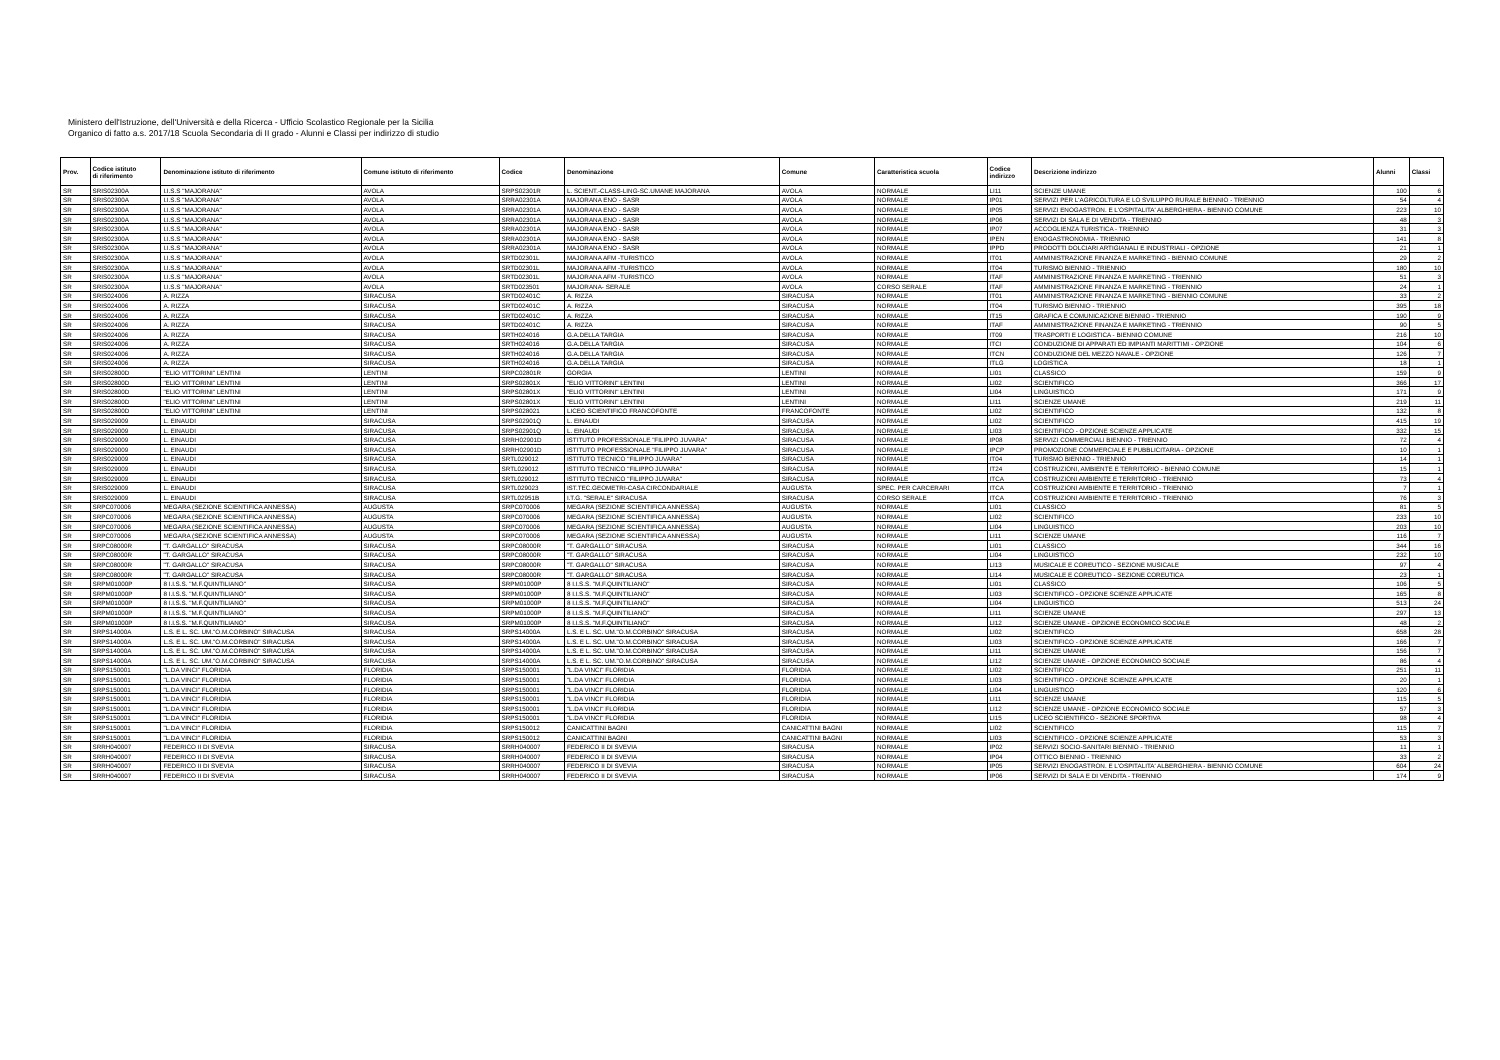Ministero dell'Istruzione, dell'Università e della Ricerca - Ufficio Scolastico Regionale per la Sicilia
Organico di fatto a.s. 2017/18 Scuola Secondaria di II grado - Alunni e Classi per indirizzo di studio
| Prov. | Codice istituto di riferimento | Denominazione istituto di riferimento | Comune istituto di riferimento | Codice | Denominazione | Comune | Caratteristica scuola | Codice indirizzo | Descrizione indirizzo | Alunni | Classi |
| --- | --- | --- | --- | --- | --- | --- | --- | --- | --- | --- | --- |
| SR | SRIS02300A | I.I.S.S "MAJORANA" | AVOLA | SRPS02301R | L. SCIENT.-CLASS-LING-SC.UMANE MAJORANA | AVOLA | NORMALE | LI11 | SCIENZE UMANE | 100 | 6 |
| SR | SRIS02300A | I.I.S.S "MAJORANA" | AVOLA | SRRA02301A | MAJORANA ENO - SASR | AVOLA | NORMALE | IP01 | SERVIZI PER L'AGRICOLTURA E LO SVILUPPO RURALE BIENNIO - TRIENNIO | 54 | 4 |
| SR | SRIS02300A | I.I.S.S "MAJORANA" | AVOLA | SRRA02301A | MAJORANA ENO - SASR | AVOLA | NORMALE | IP05 | SERVIZI ENOGASTRON. E L'OSPITALITA' ALBERGHIERA - BIENNIO COMUNE | 223 | 10 |
| SR | SRIS02300A | I.I.S.S "MAJORANA" | AVOLA | SRRA02301A | MAJORANA ENO - SASR | AVOLA | NORMALE | IP06 | SERVIZI DI SALA E DI VENDITA - TRIENNIO | 48 | 3 |
| SR | SRIS02300A | I.I.S.S "MAJORANA" | AVOLA | SRRA02301A | MAJORANA ENO - SASR | AVOLA | NORMALE | IP07 | ACCOGLIENZA TURISTICA - TRIENNIO | 31 | 3 |
| SR | SRIS02300A | I.I.S.S "MAJORANA" | AVOLA | SRRA02301A | MAJORANA ENO - SASR | AVOLA | NORMALE | IPEN | ENOGASTRONOMIA - TRIENNIO | 141 | 8 |
| SR | SRIS02300A | I.I.S.S "MAJORANA" | AVOLA | SRRA02301A | MAJORANA ENO - SASR | AVOLA | NORMALE | IPPD | PRODOTTI DOLCIARI ARTIGIANALI E INDUSTRIALI - OPZIONE | 21 | 1 |
| SR | SRIS02300A | I.I.S.S "MAJORANA" | AVOLA | SRTD02301L | MAJORANA AFM -TURISTICO | AVOLA | NORMALE | IT01 | AMMINISTRAZIONE FINANZA E MARKETING - BIENNIO COMUNE | 29 | 2 |
| SR | SRIS02300A | I.I.S.S "MAJORANA" | AVOLA | SRTD02301L | MAJORANA AFM -TURISTICO | AVOLA | NORMALE | IT04 | TURISMO BIENNIO - TRIENNIO | 180 | 10 |
| SR | SRIS02300A | I.I.S.S "MAJORANA" | AVOLA | SRTD02301L | MAJORANA AFM -TURISTICO | AVOLA | NORMALE | ITAF | AMMINISTRAZIONE FINANZA E MARKETING - TRIENNIO | 51 | 3 |
| SR | SRIS02300A | I.I.S.S "MAJORANA" | AVOLA | SRTD023501 | MAJORANA- SERALE | AVOLA | CORSO SERALE | ITAF | AMMINISTRAZIONE FINANZA E MARKETING - TRIENNIO | 24 | 1 |
| SR | SRIS024006 | A. RIZZA | SIRACUSA | SRTD02401C | A. RIZZA | SIRACUSA | NORMALE | IT01 | AMMINISTRAZIONE FINANZA E MARKETING - BIENNIO COMUNE | 33 | 2 |
| SR | SRIS024006 | A. RIZZA | SIRACUSA | SRTD02401C | A. RIZZA | SIRACUSA | NORMALE | IT04 | TURISMO BIENNIO - TRIENNIO | 395 | 18 |
| SR | SRIS024006 | A. RIZZA | SIRACUSA | SRTD02401C | A. RIZZA | SIRACUSA | NORMALE | IT15 | GRAFICA E COMUNICAZIONE BIENNIO - TRIENNIO | 190 | 9 |
| SR | SRIS024006 | A. RIZZA | SIRACUSA | SRTD02401C | A. RIZZA | SIRACUSA | NORMALE | ITAF | AMMINISTRAZIONE FINANZA E MARKETING - TRIENNIO | 90 | 5 |
| SR | SRIS024006 | A. RIZZA | SIRACUSA | SRTH024016 | G.A.DELLA TARGIA | SIRACUSA | NORMALE | IT09 | TRASPORTI E LOGISTICA - BIENNIO COMUNE | 216 | 10 |
| SR | SRIS024006 | A. RIZZA | SIRACUSA | SRTH024016 | G.A.DELLA TARGIA | SIRACUSA | NORMALE | ITCI | CONDUZIONE DI APPARATI ED IMPIANTI MARITTIMI - OPZIONE | 104 | 6 |
| SR | SRIS024006 | A. RIZZA | SIRACUSA | SRTH024016 | G.A.DELLA TARGIA | SIRACUSA | NORMALE | ITCN | CONDUZIONE DEL MEZZO NAVALE - OPZIONE | 126 | 7 |
| SR | SRIS024006 | A. RIZZA | SIRACUSA | SRTH024016 | G.A.DELLA TARGIA | SIRACUSA | NORMALE | ITLG | LOGISTICA | 18 | 1 |
| SR | SRIS02800D | "ELIO VITTORINI" LENTINI | LENTINI | SRPC02801R | GORGIA | LENTINI | NORMALE | LI01 | CLASSICO | 159 | 9 |
| SR | SRIS02800D | "ELIO VITTORINI" LENTINI | LENTINI | SRPS02801X | "ELIO VITTORINI" LENTINI | LENTINI | NORMALE | LI02 | SCIENTIFICO | 366 | 17 |
| SR | SRIS02800D | "ELIO VITTORINI" LENTINI | LENTINI | SRPS02801X | "ELIO VITTORINI" LENTINI | LENTINI | NORMALE | LI04 | LINGUISTICO | 171 | 9 |
| SR | SRIS02800D | "ELIO VITTORINI" LENTINI | LENTINI | SRPS02801X | "ELIO VITTORINI" LENTINI | LENTINI | NORMALE | LI11 | SCIENZE UMANE | 219 | 11 |
| SR | SRIS02800D | "ELIO VITTORINI" LENTINI | LENTINI | SRPS028021 | LICEO SCIENTIFICO FRANCOFONTE | FRANCOFONTE | NORMALE | LI02 | SCIENTIFICO | 132 | 8 |
| SR | SRIS029009 | L. EINAUDI | SIRACUSA | SRPS02901Q | L. EINAUDI | SIRACUSA | NORMALE | LI02 | SCIENTIFICO | 415 | 19 |
| SR | SRIS029009 | L. EINAUDI | SIRACUSA | SRPS02901Q | L. EINAUDI | SIRACUSA | NORMALE | LI03 | SCIENTIFICO - OPZIONE SCIENZE APPLICATE | 332 | 15 |
| SR | SRIS029009 | L. EINAUDI | SIRACUSA | SRRH02901D | ISTITUTO PROFESSIONALE "FILIPPO JUVARA" | SIRACUSA | NORMALE | IP08 | SERVIZI COMMERCIALI BIENNIO - TRIENNIO | 72 | 4 |
| SR | SRIS029009 | L. EINAUDI | SIRACUSA | SRRH02901D | ISTITUTO PROFESSIONALE "FILIPPO JUVARA" | SIRACUSA | NORMALE | IPCP | PROMOZIONE COMMERCIALE E PUBBLICITARIA - OPZIONE | 10 | 1 |
| SR | SRIS029009 | L. EINAUDI | SIRACUSA | SRTL029012 | ISTITUTO TECNICO "FILIPPO JUVARA" | SIRACUSA | NORMALE | IT04 | TURISMO BIENNIO - TRIENNIO | 14 | 1 |
| SR | SRIS029009 | L. EINAUDI | SIRACUSA | SRTL029012 | ISTITUTO TECNICO "FILIPPO JUVARA" | SIRACUSA | NORMALE | IT24 | COSTRUZIONI, AMBIENTE E TERRITORIO - BIENNIO COMUNE | 15 | 1 |
| SR | SRIS029009 | L. EINAUDI | SIRACUSA | SRTL029012 | ISTITUTO TECNICO "FILIPPO JUVARA" | SIRACUSA | NORMALE | ITCA | COSTRUZIONI AMBIENTE E TERRITORIO - TRIENNIO | 73 | 4 |
| SR | SRIS029009 | L. EINAUDI | SIRACUSA | SRTL029023 | IST.TEC.GEOMETRI-CASA CIRCONDARIALE | AUGUSTA | SPEC. PER CARCERARI | ITCA | COSTRUZIONI AMBIENTE E TERRITORIO - TRIENNIO | 7 | 1 |
| SR | SRIS029009 | L. EINAUDI | SIRACUSA | SRTL02951B | I.T.G. "SERALE" SIRACUSA | SIRACUSA | CORSO SERALE | ITCA | COSTRUZIONI AMBIENTE E TERRITORIO - TRIENNIO | 76 | 3 |
| SR | SRPC070006 | MEGARA (SEZIONE SCIENTIFICA ANNESSA) | AUGUSTA | SRPC070006 | MEGARA (SEZIONE SCIENTIFICA ANNESSA) | AUGUSTA | NORMALE | LI01 | CLASSICO | 81 | 5 |
| SR | SRPC070006 | MEGARA (SEZIONE SCIENTIFICA ANNESSA) | AUGUSTA | SRPC070006 | MEGARA (SEZIONE SCIENTIFICA ANNESSA) | AUGUSTA | NORMALE | LI02 | SCIENTIFICO | 233 | 10 |
| SR | SRPC070006 | MEGARA (SEZIONE SCIENTIFICA ANNESSA) | AUGUSTA | SRPC070006 | MEGARA (SEZIONE SCIENTIFICA ANNESSA) | AUGUSTA | NORMALE | LI04 | LINGUISTICO | 203 | 10 |
| SR | SRPC070006 | MEGARA (SEZIONE SCIENTIFICA ANNESSA) | AUGUSTA | SRPC070006 | MEGARA (SEZIONE SCIENTIFICA ANNESSA) | AUGUSTA | NORMALE | LI11 | SCIENZE UMANE | 116 | 7 |
| SR | SRPC08000R | "T. GARGALLO" SIRACUSA | SIRACUSA | SRPC08000R | "T. GARGALLO" SIRACUSA | SIRACUSA | NORMALE | LI01 | CLASSICO | 344 | 16 |
| SR | SRPC08000R | "T. GARGALLO" SIRACUSA | SIRACUSA | SRPC08000R | "T. GARGALLO" SIRACUSA | SIRACUSA | NORMALE | LI04 | LINGUISTICO | 232 | 10 |
| SR | SRPC08000R | "T. GARGALLO" SIRACUSA | SIRACUSA | SRPC08000R | "T. GARGALLO" SIRACUSA | SIRACUSA | NORMALE | LI13 | MUSICALE E COREUTICO - SEZIONE MUSICALE | 97 | 4 |
| SR | SRPC08000R | "T. GARGALLO" SIRACUSA | SIRACUSA | SRPC08000R | "T. GARGALLO" SIRACUSA | SIRACUSA | NORMALE | LI14 | MUSICALE E COREUTICO - SEZIONE COREUTICA | 23 | 1 |
| SR | SRPM01000P | 8 I.I.S.S. "M.F.QUINTILIANO" | SIRACUSA | SRPM01000P | 8 I.I.S.S. "M.F.QUINTILIANO" | SIRACUSA | NORMALE | LI01 | CLASSICO | 106 | 5 |
| SR | SRPM01000P | 8 I.I.S.S. "M.F.QUINTILIANO" | SIRACUSA | SRPM01000P | 8 I.I.S.S. "M.F.QUINTILIANO" | SIRACUSA | NORMALE | LI03 | SCIENTIFICO - OPZIONE SCIENZE APPLICATE | 165 | 8 |
| SR | SRPM01000P | 8 I.I.S.S. "M.F.QUINTILIANO" | SIRACUSA | SRPM01000P | 8 I.I.S.S. "M.F.QUINTILIANO" | SIRACUSA | NORMALE | LI04 | LINGUISTICO | 513 | 24 |
| SR | SRPM01000P | 8 I.I.S.S. "M.F.QUINTILIANO" | SIRACUSA | SRPM01000P | 8 I.I.S.S. "M.F.QUINTILIANO" | SIRACUSA | NORMALE | LI11 | SCIENZE UMANE | 297 | 13 |
| SR | SRPM01000P | 8 I.I.S.S. "M.F.QUINTILIANO" | SIRACUSA | SRPM01000P | 8 I.I.S.S. "M.F.QUINTILIANO" | SIRACUSA | NORMALE | LI12 | SCIENZE UMANE - OPZIONE ECONOMICO SOCIALE | 48 | 2 |
| SR | SRPS14000A | L.S. E L. SC. UM."O.M.CORBINO" SIRACUSA | SIRACUSA | SRPS14000A | L.S. E L. SC. UM."O.M.CORBINO" SIRACUSA | SIRACUSA | NORMALE | LI02 | SCIENTIFICO | 658 | 28 |
| SR | SRPS14000A | L.S. E L. SC. UM."O.M.CORBINO" SIRACUSA | SIRACUSA | SRPS14000A | L.S. E L. SC. UM."O.M.CORBINO" SIRACUSA | SIRACUSA | NORMALE | LI03 | SCIENTIFICO - OPZIONE SCIENZE APPLICATE | 166 | 7 |
| SR | SRPS14000A | L.S. E L. SC. UM."O.M.CORBINO" SIRACUSA | SIRACUSA | SRPS14000A | L.S. E L. SC. UM."O.M.CORBINO" SIRACUSA | SIRACUSA | NORMALE | LI11 | SCIENZE UMANE | 156 | 7 |
| SR | SRPS14000A | L.S. E L. SC. UM."O.M.CORBINO" SIRACUSA | SIRACUSA | SRPS14000A | L.S. E L. SC. UM."O.M.CORBINO" SIRACUSA | SIRACUSA | NORMALE | LI12 | SCIENZE UMANE - OPZIONE ECONOMICO SOCIALE | 86 | 4 |
| SR | SRPS150001 | "L.DA VINCI" FLORIDIA | FLORIDIA | SRPS150001 | "L.DA VINCI" FLORIDIA | FLORIDIA | NORMALE | LI02 | SCIENTIFICO | 251 | 11 |
| SR | SRPS150001 | "L.DA VINCI" FLORIDIA | FLORIDIA | SRPS150001 | "L.DA VINCI" FLORIDIA | FLORIDIA | NORMALE | LI03 | SCIENTIFICO - OPZIONE SCIENZE APPLICATE | 20 | 1 |
| SR | SRPS150001 | "L.DA VINCI" FLORIDIA | FLORIDIA | SRPS150001 | "L.DA VINCI" FLORIDIA | FLORIDIA | NORMALE | LI04 | LINGUISTICO | 120 | 6 |
| SR | SRPS150001 | "L.DA VINCI" FLORIDIA | FLORIDIA | SRPS150001 | "L.DA VINCI" FLORIDIA | FLORIDIA | NORMALE | LI11 | SCIENZE UMANE | 115 | 5 |
| SR | SRPS150001 | "L.DA VINCI" FLORIDIA | FLORIDIA | SRPS150001 | "L.DA VINCI" FLORIDIA | FLORIDIA | NORMALE | LI12 | SCIENZE UMANE - OPZIONE ECONOMICO SOCIALE | 57 | 3 |
| SR | SRPS150001 | "L.DA VINCI" FLORIDIA | FLORIDIA | SRPS150001 | "L.DA VINCI" FLORIDIA | FLORIDIA | NORMALE | LI15 | LICEO SCIENTIFICO - SEZIONE SPORTIVA | 98 | 4 |
| SR | SRPS150001 | "L.DA VINCI" FLORIDIA | FLORIDIA | SRPS150012 | CANICATTINI BAGNI | CANICATTINI BAGNI | NORMALE | LI02 | SCIENTIFICO | 115 | 7 |
| SR | SRPS150001 | "L.DA VINCI" FLORIDIA | FLORIDIA | SRPS150012 | CANICATTINI BAGNI | CANICATTINI BAGNI | NORMALE | LI03 | SCIENTIFICO - OPZIONE SCIENZE APPLICATE | 53 | 3 |
| SR | SRRH040007 | FEDERICO II DI SVEVIA | SIRACUSA | SRRH040007 | FEDERICO II DI SVEVIA | SIRACUSA | NORMALE | IP02 | SERVIZI SOCIO-SANITARI BIENNIO - TRIENNIO | 11 | 1 |
| SR | SRRH040007 | FEDERICO II DI SVEVIA | SIRACUSA | SRRH040007 | FEDERICO II DI SVEVIA | SIRACUSA | NORMALE | IP04 | OTTICO BIENNIO - TRIENNIO | 33 | 2 |
| SR | SRRH040007 | FEDERICO II DI SVEVIA | SIRACUSA | SRRH040007 | FEDERICO II DI SVEVIA | SIRACUSA | NORMALE | IP05 | SERVIZI ENOGASTRON. E L'OSPITALITA' ALBERGHIERA - BIENNIO COMUNE | 604 | 24 |
| SR | SRRH040007 | FEDERICO II DI SVEVIA | SIRACUSA | SRRH040007 | FEDERICO II DI SVEVIA | SIRACUSA | NORMALE | IP06 | SERVIZI DI SALA E DI VENDITA - TRIENNIO | 174 | 9 |